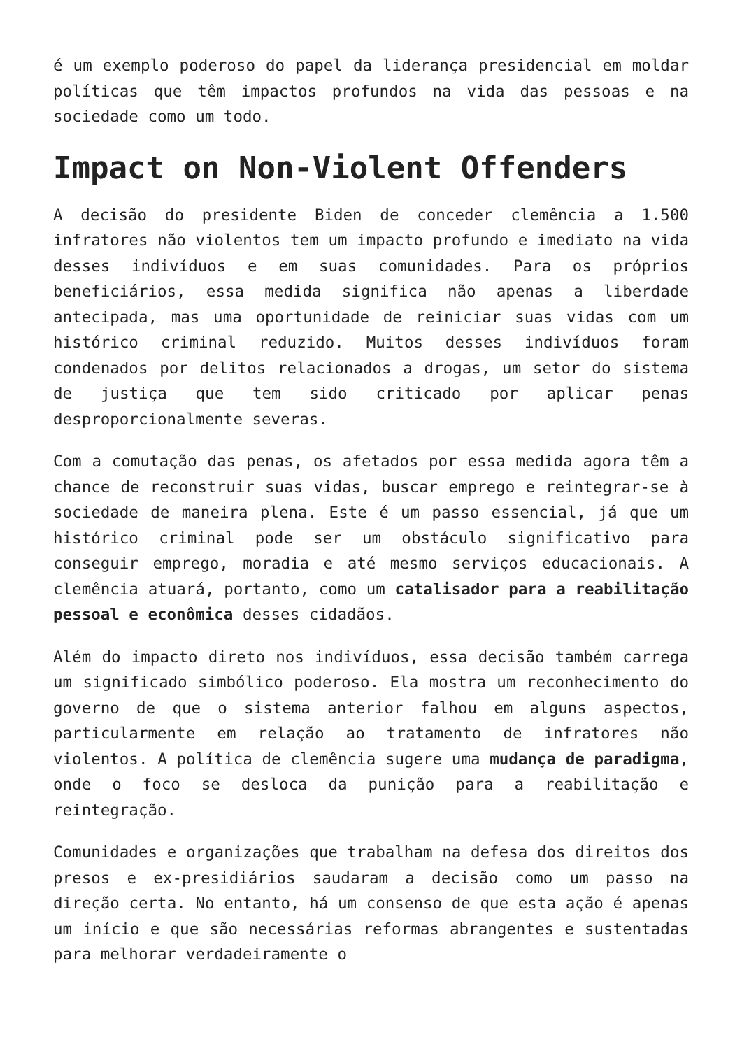é um exemplo poderoso do papel da liderança presidencial em moldar políticas que têm impactos profundos na vida das pessoas e na sociedade como um todo.
Impact on Non-Violent Offenders
A decisão do presidente Biden de conceder clemência a 1.500 infratores não violentos tem um impacto profundo e imediato na vida desses indivíduos e em suas comunidades. Para os próprios beneficiários, essa medida significa não apenas a liberdade antecipada, mas uma oportunidade de reiniciar suas vidas com um histórico criminal reduzido. Muitos desses indivíduos foram condenados por delitos relacionados a drogas, um setor do sistema de justiça que tem sido criticado por aplicar penas desproporcionalmente severas.
Com a comutação das penas, os afetados por essa medida agora têm a chance de reconstruir suas vidas, buscar emprego e reintegrar-se à sociedade de maneira plena. Este é um passo essencial, já que um histórico criminal pode ser um obstáculo significativo para conseguir emprego, moradia e até mesmo serviços educacionais. A clemência atuará, portanto, como um catalisador para a reabilitação pessoal e econômica desses cidadãos.
Além do impacto direto nos indivíduos, essa decisão também carrega um significado simbólico poderoso. Ela mostra um reconhecimento do governo de que o sistema anterior falhou em alguns aspectos, particularmente em relação ao tratamento de infratores não violentos. A política de clemência sugere uma mudança de paradigma, onde o foco se desloca da punição para a reabilitação e reintegração.
Comunidades e organizações que trabalham na defesa dos direitos dos presos e ex-presidiários saudaram a decisão como um passo na direção certa. No entanto, há um consenso de que esta ação é apenas um início e que são necessárias reformas abrangentes e sustentadas para melhorar verdadeiramente o